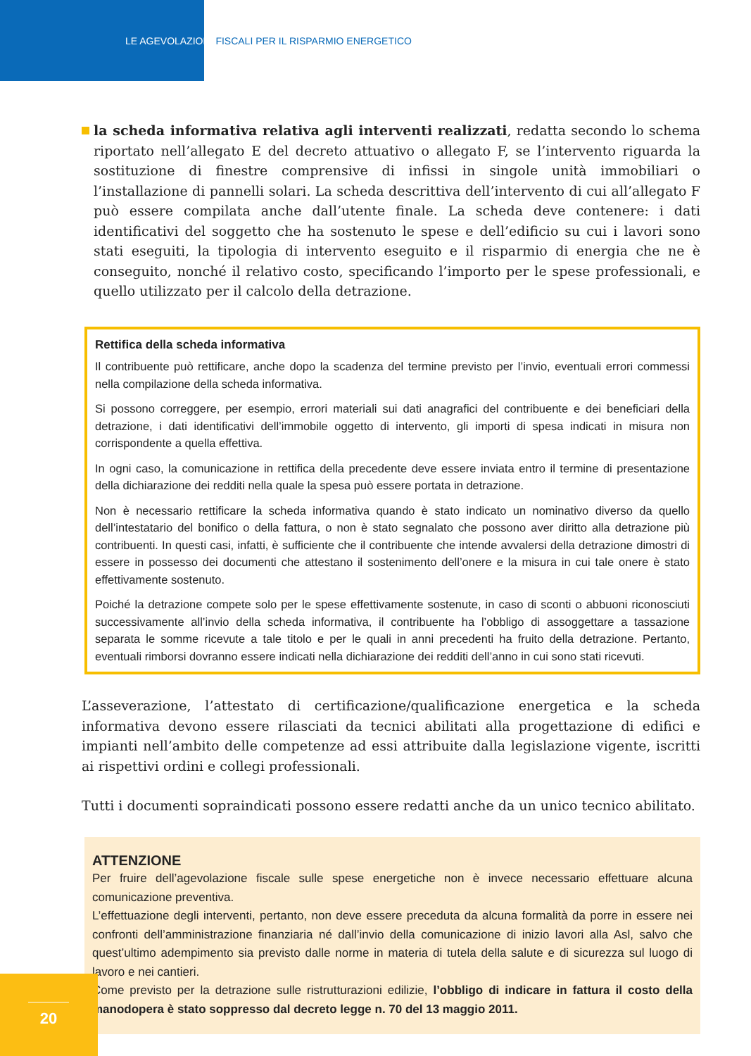LE AGEVOLAZIONI FISCALI PER IL RISPARMIO ENERGETICO
la scheda informativa relativa agli interventi realizzati, redatta secondo lo schema riportato nell’allegato E del decreto attuativo o allegato F, se l’intervento riguarda la sostituzione di finestre comprensive di infissi in singole unità immobiliari o l’installazione di pannelli solari. La scheda descrittiva dell’intervento di cui all’allegato F può essere compilata anche dall’utente finale. La scheda deve contenere: i dati identificativi del soggetto che ha sostenuto le spese e dell’edificio su cui i lavori sono stati eseguiti, la tipologia di intervento eseguito e il risparmio di energia che ne è conseguito, nonché il relativo costo, specificando l’importo per le spese professionali, e quello utilizzato per il calcolo della detrazione.
Rettifica della scheda informativa
Il contribuente può rettificare, anche dopo la scadenza del termine previsto per l’invio, eventuali errori commessi nella compilazione della scheda informativa.
Si possono correggere, per esempio, errori materiali sui dati anagrafici del contribuente e dei beneficiari della detrazione, i dati identificativi dell’immobile oggetto di intervento, gli importi di spesa indicati in misura non corrispondente a quella effettiva.
In ogni caso, la comunicazione in rettifica della precedente deve essere inviata entro il termine di presentazione della dichiarazione dei redditi nella quale la spesa può essere portata in detrazione.
Non è necessario rettificare la scheda informativa quando è stato indicato un nominativo diverso da quello dell’intestatario del bonifico o della fattura, o non è stato segnalato che possono aver diritto alla detrazione più contribuenti. In questi casi, infatti, è sufficiente che il contribuente che intende avvalersi della detrazione dimostri di essere in possesso dei documenti che attestano il sostenimento dell’onere e la misura in cui tale onere è stato effettivamente sostenuto.
Poiché la detrazione compete solo per le spese effettivamente sostenute, in caso di sconti o abbuoni riconosciuti successivamente all’invio della scheda informativa, il contribuente ha l’obbligo di assoggettare a tassazione separata le somme ricevute a tale titolo e per le quali in anni precedenti ha fruito della detrazione. Pertanto, eventuali rimborsi dovranno essere indicati nella dichiarazione dei redditi dell’anno in cui sono stati ricevuti.
L’asseverazione, l’attestato di certificazione/qualificazione energetica e la scheda informativa devono essere rilasciati da tecnici abilitati alla progettazione di edifici e impianti nell’ambito delle competenze ad essi attribuite dalla legislazione vigente, iscritti ai rispettivi ordini e collegi professionali.
Tutti i documenti sopraindicati possono essere redatti anche da un unico tecnico abilitato.
ATTENZIONE
Per fruire dell’agevolazione fiscale sulle spese energetiche non è invece necessario effettuare alcuna comunicazione preventiva.
L’effettuazione degli interventi, pertanto, non deve essere preceduta da alcuna formalità da porre in essere nei confronti dell’amministrazione finanziaria né dall’invio della comunicazione di inizio lavori alla Asl, salvo che quest’ultimo adempimento sia previsto dalle norme in materia di tutela della salute e di sicurezza sul luogo di lavoro e nei cantieri.
Come previsto per la detrazione sulle ristrutturazioni edilizie, l’obbligo di indicare in fattura il costo della manodopera è stato soppresso dal decreto legge n. 70 del 13 maggio 2011.
20